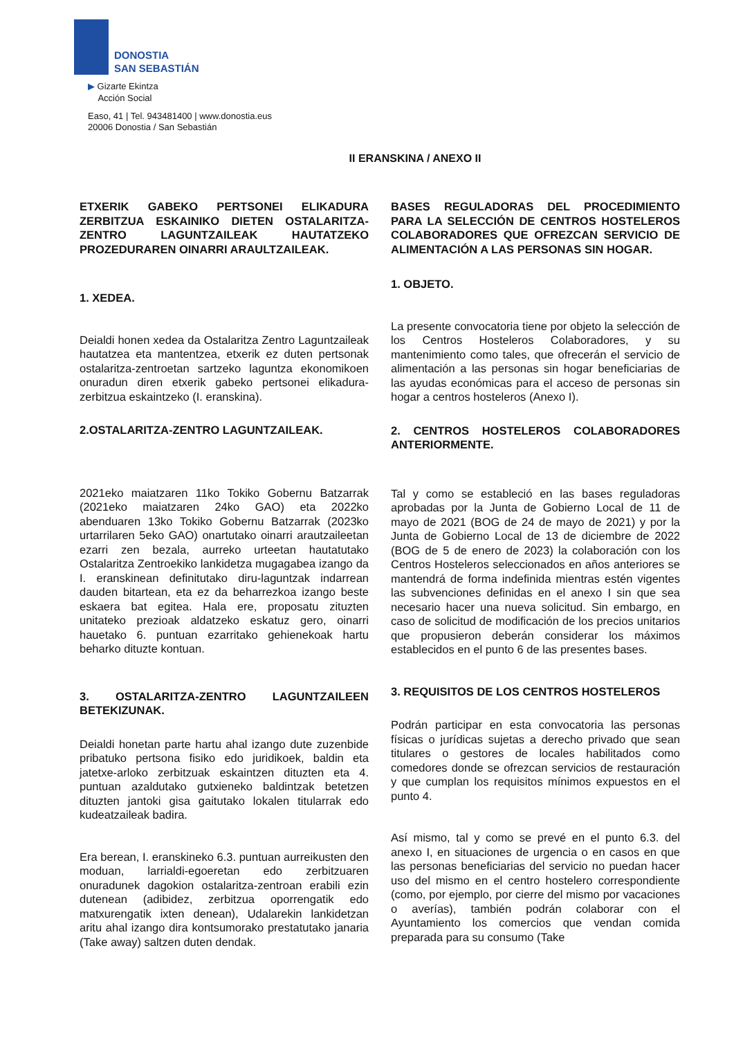DONOSTIA
SAN SEBASTIÁN
▶ Gizarte Ekintza
Acción Social
Easo, 41 | Tel. 943481400 | www.donostia.eus
20006 Donostia / San Sebastián
II ERANSKINA / ANEXO II
ETXERIK GABEKO PERTSONEI ELIKADURA ZERBITZUA ESKAINIKO DIETEN OSTALARITZA-ZENTRO LAGUNTZAILEAK HAUTATZEKO PROZEDURAREN OINARRI ARAULTZAILEAK.
1. XEDEA.
Deialdi honen xedea da Ostalaritza Zentro Laguntzaileak hautatzea eta mantentzea, etxerik ez duten pertsonak ostalaritza-zentroetan sartzeko laguntza ekonomikoen onuradun diren etxerik gabeko pertsonei elikadura-zerbitzua eskaintzeko (I. eranskina).
2.OSTALARITZA-ZENTRO LAGUNTZAILEAK.
2021eko maiatzaren 11ko Tokiko Gobernu Batzarrak (2021eko maiatzaren 24ko GAO) eta 2022ko abenduaren 13ko Tokiko Gobernu Batzarrak (2023ko urtarrilaren 5eko GAO) onartutako oinarri arautzaileetan ezarri zen bezala, aurreko urteetan hautatutako Ostalaritza Zentroekiko lankidetza mugagabea izango da I. eranskinean definitutako diru-laguntzak indarrean dauden bitartean, eta ez da beharrezkoa izango beste eskaera bat egitea. Hala ere, proposatu zituzten unitateko prezioak aldatzeko eskatuz gero, oinarri hauetako 6. puntuan ezarritako gehienekoak hartu beharko dituzte kontuan.
3. OSTALARITZA-ZENTRO LAGUNTZAILEEN BETEKIZUNAK.
Deialdi honetan parte hartu ahal izango dute zuzenbide pribatuko pertsona fisiko edo juridikoek, baldin eta jatetxe-arloko zerbitzuak eskaintzen dituzten eta 4. puntuan azaldutako gutxieneko baldintzak betetzen dituzten jantoki gisa gaitutako lokalen titularrak edo kudeatzaileak badira.
Era berean, I. eranskineko 6.3. puntuan aurreikusten den moduan, larrialdi-egoeretan edo zerbitzuaren onuradunek dagokion ostalaritza-zentroan erabili ezin dutenean (adibidez, zerbitzua oporrengatik edo matxurengatik ixten denean), Udalarekin lankidetzan aritu ahal izango dira kontsumorako prestatutako janaria (Take away) saltzen duten dendak.
BASES REGULADORAS DEL PROCEDIMIENTO PARA LA SELECCIÓN DE CENTROS HOSTELEROS COLABORADORES QUE OFREZCAN SERVICIO DE ALIMENTACIÓN A LAS PERSONAS SIN HOGAR.
1. OBJETO.
La presente convocatoria tiene por objeto la selección de los Centros Hosteleros Colaboradores, y su mantenimiento como tales, que ofrecerán el servicio de alimentación a las personas sin hogar beneficiarias de las ayudas económicas para el acceso de personas sin hogar a centros hosteleros (Anexo I).
2. CENTROS HOSTELEROS COLABORADORES ANTERIORMENTE.
Tal y como se estableció en las bases reguladoras aprobadas por la Junta de Gobierno Local de 11 de mayo de 2021 (BOG de 24 de mayo de 2021) y por la Junta de Gobierno Local de 13 de diciembre de 2022 (BOG de 5 de enero de 2023) la colaboración con los Centros Hosteleros seleccionados en años anteriores se mantendrá de forma indefinida mientras estén vigentes las subvenciones definidas en el anexo I sin que sea necesario hacer una nueva solicitud. Sin embargo, en caso de solicitud de modificación de los precios unitarios que propusieron deberán considerar los máximos establecidos en el punto 6 de las presentes bases.
3. REQUISITOS DE LOS CENTROS HOSTELEROS
Podrán participar en esta convocatoria las personas físicas o jurídicas sujetas a derecho privado que sean titulares o gestores de locales habilitados como comedores donde se ofrezcan servicios de restauración y que cumplan los requisitos mínimos expuestos en el punto 4.
Así mismo, tal y como se prevé en el punto 6.3. del anexo I, en situaciones de urgencia o en casos en que las personas beneficiarias del servicio no puedan hacer uso del mismo en el centro hostelero correspondiente (como, por ejemplo, por cierre del mismo por vacaciones o averías), también podrán colaborar con el Ayuntamiento los comercios que vendan comida preparada para su consumo (Take